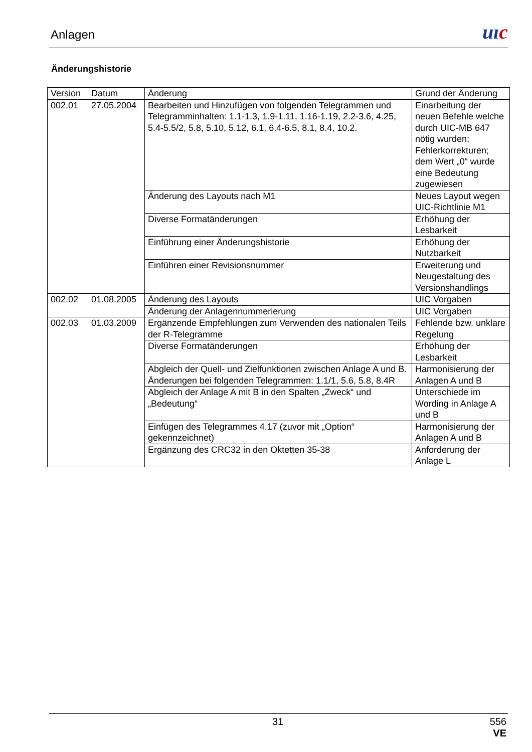Anlagen uıc
Änderungshistorie
| Version | Datum | Änderung | Grund der Änderung |
| --- | --- | --- | --- |
| 002.01 | 27.05.2004 | Bearbeiten und Hinzufügen von folgenden Telegrammen und Telegramminhalten: 1.1-1.3, 1.9-1.11, 1.16-1.19, 2.2-3.6, 4.25, 5.4-5.5/2, 5.8, 5.10, 5.12, 6.1, 6.4-6.5, 8.1, 8.4, 10.2. | Einarbeitung der neuen Befehle welche durch UIC-MB 647 nötig wurden; Fehlerkorrekturen; dem Wert „0“ wurde eine Bedeutung zugewiesen |
| | | Änderung des Layouts nach M1 | Neues Layout wegen UIC-Richtlinie M1 |
| | | Diverse Formatänderungen | Erhöhung der Lesbarkeit |
| | | Einführung einer Änderungshistorie | Erhöhung der Nutzbarkeit |
| | | Einführen einer Revisionsnummer | Erweiterung und Neugestaltung des Versionshandlings |
| 002.02 | 01.08.2005 | Änderung des Layouts | UIC Vorgaben |
| | | Änderung der Anlagennummerierung | UIC Vorgaben |
| 002.03 | 01.03.2009 | Ergänzende Empfehlungen zum Verwenden des nationalen Teils der R-Telegramme | Fehlende bzw. unklare Regelung |
| | | Diverse Formatänderungen | Erhöhung der Lesbarkeit |
| | | Abgleich der Quell- und Zielfunktionen zwischen Anlage A und B. Änderungen bei folgenden Telegrammen: 1.1/1, 5.6, 5.8, 8.4R | Harmonisierung der Anlagen A und B |
| | | Abgleich der Anlage A mit B in den Spalten „Zweck“ und „Bedeutung“ | Unterschiede im Wording in Anlage A und B |
| | | Einfügen des Telegrammes 4.17 (zuvor mit „Option“ gekennzeichnet) | Harmonisierung der Anlagen A und B |
| | | Ergänzung des CRC32 in den Oktetten 35-38 | Anforderung der Anlage L |
31
556
VE